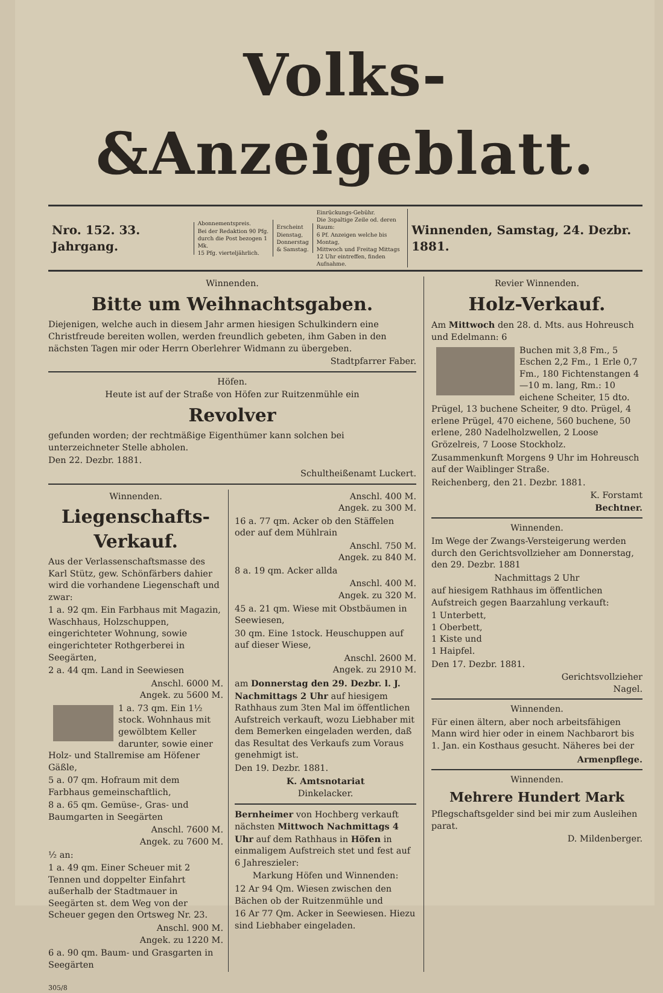Volks-&Anzeigeblatt.
Nro. 152. 33. Jahrgang.
Abonnementspreis.
Bei der Redaktion 90 Pfg.
durch die Post bezogen 1 Mk.
15 Pfg. vierteljährlich.
Erscheint
Dienstag,
Donnerstag
& Samstag.
Einrückungs-Gebühr.
Die 3spaltige Zeile od. deren Raum:
6 Pf. Anzeigen welche bis Montag,
Mittwoch und Freitag Mittags
12 Uhr eintreffen, finden Aufnahme.
Winnenden, Samstag, 24. Dezbr. 1881.
Winnenden.
Bitte um Weihnachtsgaben.
Diejenigen, welche auch in diesem Jahr armen hiesigen Schulkindern eine Christfreude bereiten wollen, werden freundlich gebeten, ihm Gaben in den nächsten Tagen mir oder Herrn Oberlehrer Widmann zu übergeben.
Stadtpfarrer Faber.
Höfen.
Heute ist auf der Straße von Höfen zur Ruitzenmühle ein
Revolver
gefunden worden; der rechtmäßige Eigenthümer kann solchen bei unterzeichneter Stelle abholen.
Den 22. Dezbr. 1881.
Schultheißenamt Luckert.
Winnenden.
Liegenschafts-Verkauf.
Aus der Verlassenschaftsmasse des Karl Stütz, gew. Schönfärbers dahier wird die vorhandene Liegenschaft und zwar:
1 a. 92 qm. Ein Farbhaus mit Magazin, Waschhaus, Holzschuppen, eingerichteter Wohnung, sowie eingerichteter Rothgerberei in Seegärten,
2 a. 44 qm. Land in Seewiesen
Anschl. 6000 M.
Angek. zu 5600 M.
1 a. 73 qm. Ein 1½ stock. Wohnhaus mit gewölbtem Keller darunter, sowie einer Holz- und Stallremise am Höfener Gäßle,
5 a. 07 qm. Hofraum mit dem Farbhaus gemeinschaftlich,
8 a. 65 qm. Gemüse-, Gras- und Baumgarten in Seegärten
Anschl. 7600 M.
Angek. zu 7600 M.
½ an:
1 a. 49 qm. Einer Scheuer mit 2 Tennen und doppelter Einfahrt außerhalb der Stadtmauer in Seegärten st. dem Weg von der Scheuer gegen den Ortsweg Nr. 23.
Anschl. 900 M.
Angek. zu 1220 M.
6 a. 90 qm. Baum- und Grasgarten in Seegärten
Anschl. 400 M.
Angek. zu 300 M.
16 a. 77 qm. Acker ob den Stäffelen oder auf dem Mühlrain
Anschl. 750 M.
Angek. zu 840 M.
8 a. 19 qm. Acker allda
Anschl. 400 M.
Angek. zu 320 M.
45 a. 21 qm. Wiese mit Obstbäumen in Seewiesen,
30 qm. Eine 1stock. Heuschuppen auf auf dieser Wiese,
Anschl. 2600 M.
Angek. zu 2910 M.
am Donnerstag den 29. Dezbr. l. J. Nachmittags 2 Uhr auf hiesigem Rathhaus zum 3ten Mal im öffentlichen Aufstreich verkauft, wozu Liebhaber mit dem Bemerken eingeladen werden, daß das Resultat des Verkaufs zum Voraus genehmigt ist.
Den 19. Dezbr. 1881.
K. Amtsnotariat
Dinkelacker.
Bernheimer von Hochberg verkauft nächsten Mittwoch Nachmittags 4 Uhr auf dem Rathhaus in Höfen in einmaligem Aufstreich stet und fest auf 6 Jahreszieler:
Markung Höfen und Winnenden:
12 Ar 94 Qm. Wiesen zwischen den Bächen ob der Ruitzenmühle und
16 Ar 77 Qm. Acker in Seewiesen. Hiezu sind Liebhaber eingeladen.
Revier Winnenden.
Holz-Verkauf.
Am Mittwoch den 28. d. Mts. aus Hohreusch und Edelmann: 6
Buchen mit 3,8 Fm., 5 Eschen 2,2 Fm., 1 Erle 0,7 Fm., 180 Fichtenstangen 4—10 m. lang, Rm.: 10 eichene Scheiter, 15 dto. Prügel, 13 buchene Scheiter, 9 dto. Prügel, 4 erlene Prügel, 470 eichene, 560 buchene, 50 erlene, 280 Nadelholzwellen, 2 Loose Grözelreis, 7 Loose Stockholz.
Zusammenkunft Morgens 9 Uhr im Hohreusch auf der Waiblinger Straße.
Reichenberg, den 21. Dezbr. 1881.
K. Forstamt
Bechtner.
Winnenden.
Im Wege der Zwangs-Versteigerung werden durch den Gerichtsvollzieher am Donnerstag, den 29. Dezbr. 1881
Nachmittags 2 Uhr
auf hiesigem Rathhaus im öffentlichen Aufstreich gegen Baarzahlung verkauft:
1 Unterbett,
1 Oberbett,
1 Kiste und
1 Haipfel.
Den 17. Dezbr. 1881.
Gerichtsvollzieher
Nagel.
Winnenden.
Für einen ältern, aber noch arbeitsfähigen Mann wird hier oder in einem Nachbarort bis 1. Jan. ein Kosthaus gesucht. Näheres bei der
Armenpflege.
Winnenden.
Mehrere Hundert Mark
Pflegschaftsgelder sind bei mir zum Ausleihen parat.
D. Mildenberger.
305/8